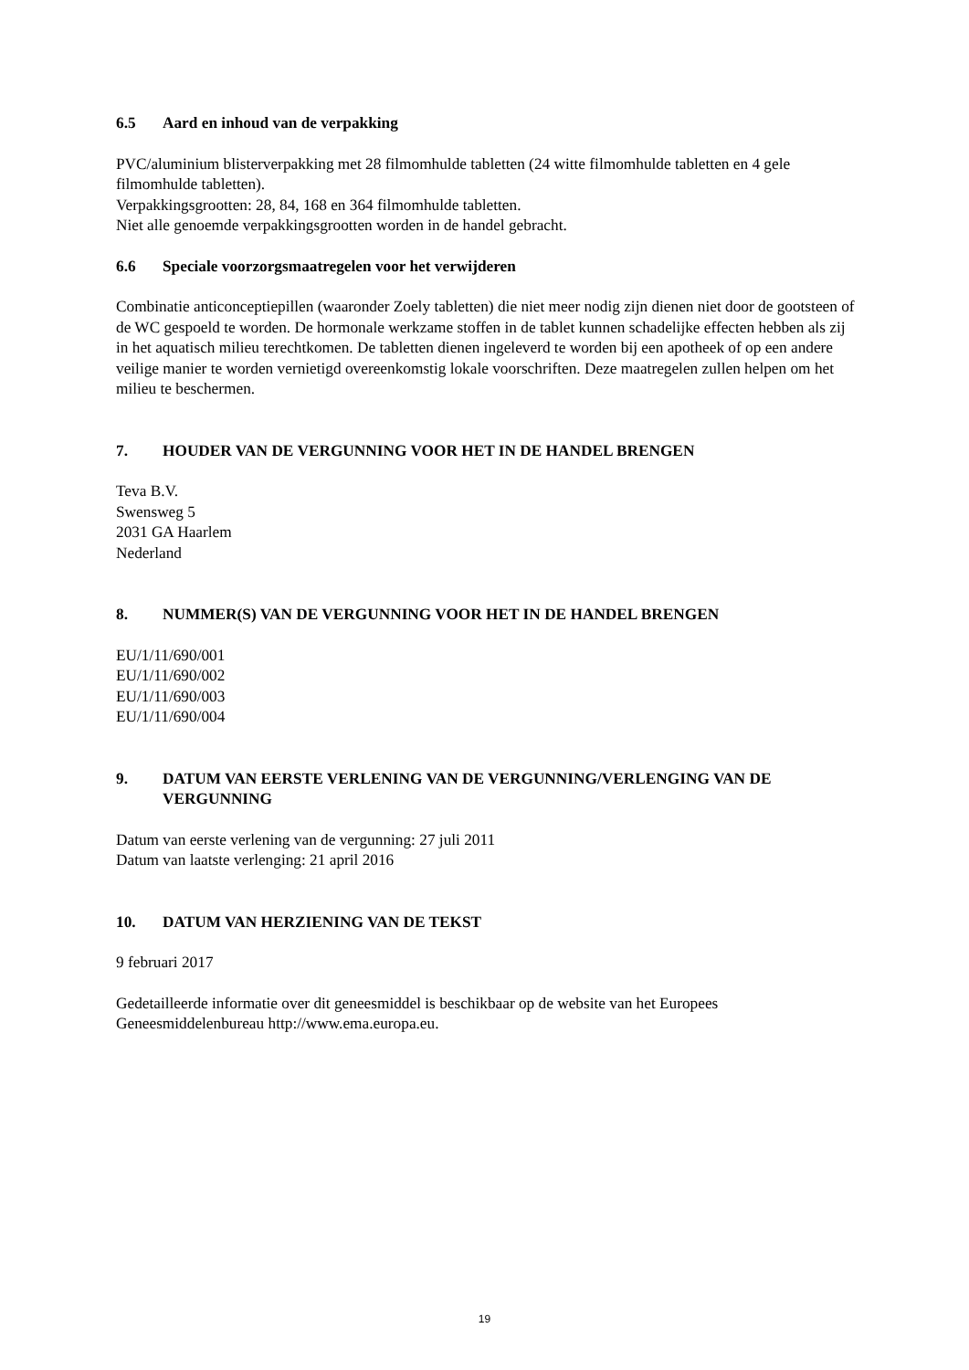6.5 Aard en inhoud van de verpakking
PVC/aluminium blisterverpakking met 28 filmomhulde tabletten (24 witte filmomhulde tabletten en 4 gele filmomhulde tabletten).
Verpakkingsgrootten: 28, 84, 168 en 364 filmomhulde tabletten.
Niet alle genoemde verpakkingsgrootten worden in de handel gebracht.
6.6 Speciale voorzorgsmaatregelen voor het verwijderen
Combinatie anticonceptiepillen (waaronder Zoely tabletten) die niet meer nodig zijn dienen niet door de gootsteen of de WC gespoeld te worden. De hormonale werkzame stoffen in de tablet kunnen schadelijke effecten hebben als zij in het aquatisch milieu terechtkomen. De tabletten dienen ingeleverd te worden bij een apotheek of op een andere veilige manier te worden vernietigd overeenkomstig lokale voorschriften. Deze maatregelen zullen helpen om het milieu te beschermen.
7. HOUDER VAN DE VERGUNNING VOOR HET IN DE HANDEL BRENGEN
Teva B.V.
Swensweg 5
2031 GA Haarlem
Nederland
8. NUMMER(S) VAN DE VERGUNNING VOOR HET IN DE HANDEL BRENGEN
EU/1/11/690/001
EU/1/11/690/002
EU/1/11/690/003
EU/1/11/690/004
9. DATUM VAN EERSTE VERLENING VAN DE VERGUNNING/VERLENGING VAN DE VERGUNNING
Datum van eerste verlening van de vergunning: 27 juli 2011
Datum van laatste verlenging: 21 april 2016
10. DATUM VAN HERZIENING VAN DE TEKST
9 februari 2017
Gedetailleerde informatie over dit geneesmiddel is beschikbaar op de website van het Europees Geneesmiddelenbureau http://www.ema.europa.eu.
19